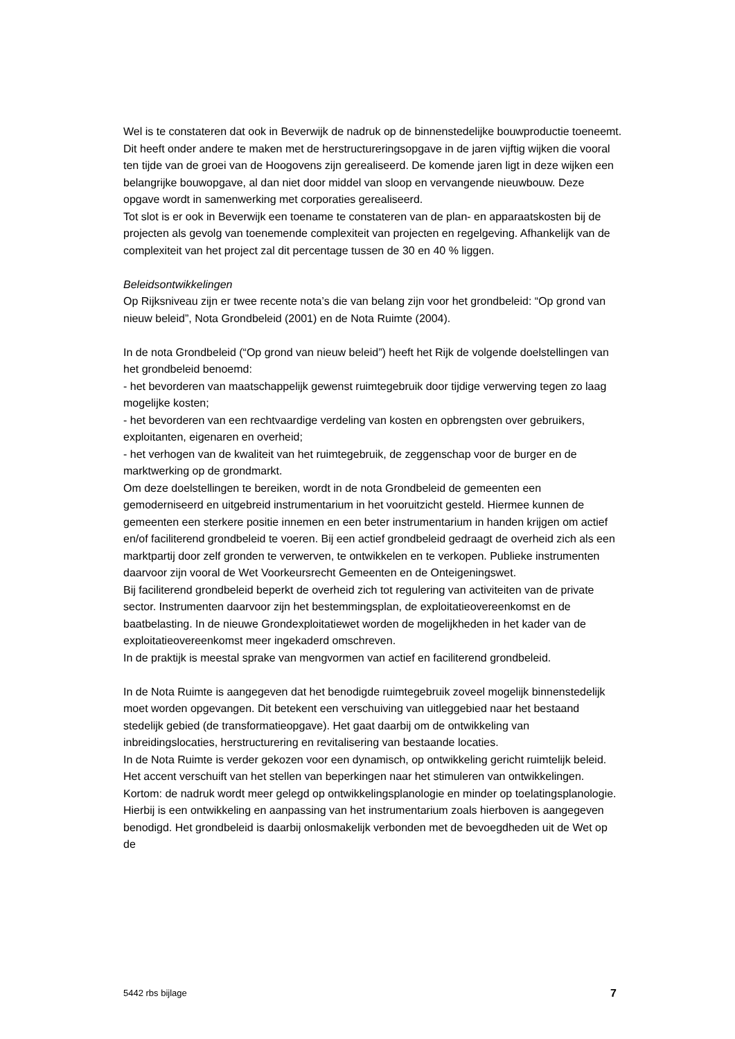Wel is te constateren dat ook in Beverwijk de nadruk op de binnenstedelijke bouwproductie toeneemt. Dit heeft onder andere te maken met de herstructureringsopgave in de jaren vijftig wijken die vooral ten tijde van de groei van de Hoogovens zijn gerealiseerd. De komende jaren ligt in deze wijken een belangrijke bouwopgave, al dan niet door middel van sloop en vervangende nieuwbouw. Deze opgave wordt in samenwerking met corporaties gerealiseerd.
Tot slot is er ook in Beverwijk een toename te constateren van de plan- en apparaatskosten bij de projecten als gevolg van toenemende complexiteit van projecten en regelgeving. Afhankelijk van de complexiteit van het project zal dit percentage tussen de 30 en 40 % liggen.
Beleidsontwikkelingen
Op Rijksniveau zijn er twee recente nota’s die van belang zijn voor het grondbeleid: “Op grond van nieuw beleid”, Nota Grondbeleid (2001) en de Nota Ruimte (2004).
In de nota Grondbeleid (“Op grond van nieuw beleid”) heeft het Rijk de volgende doelstellingen van het grondbeleid benoemd:
- het bevorderen van maatschappelijk gewenst ruimtegebruik door tijdige verwerving tegen zo laag mogelijke kosten;
- het bevorderen van een rechtvaardige verdeling van kosten en opbrengsten over gebruikers, exploitanten, eigenaren en overheid;
- het verhogen van de kwaliteit van het ruimtegebruik, de zeggenschap voor de burger en de marktwerking op de grondmarkt.
Om deze doelstellingen te bereiken, wordt in de nota Grondbeleid de gemeenten een gemoderniseerd en uitgebreid instrumentarium in het vooruitzicht gesteld. Hiermee kunnen de gemeenten een sterkere positie innemen en een beter instrumentarium in handen krijgen om actief en/of faciliterend grondbeleid te voeren. Bij een actief grondbeleid gedraagt de overheid zich als een marktpartij door zelf gronden te verwerven, te ontwikkelen en te verkopen. Publieke instrumenten daarvoor zijn vooral de Wet Voorkeursrecht Gemeenten en de Onteigeningswet.
Bij faciliterend grondbeleid beperkt de overheid zich tot regulering van activiteiten van de private sector. Instrumenten daarvoor zijn het bestemmingsplan, de exploitatieovereenkomst en de baatbelasting. In de nieuwe Grondexploitatiewet worden de mogelijkheden in het kader van de exploitatieovereenkomst meer ingekaderd omschreven.
In de praktijk is meestal sprake van mengvormen van actief en faciliterend grondbeleid.
In de Nota Ruimte is aangegeven dat het benodigde ruimtegebruik zoveel mogelijk binnenstedelijk moet worden opgevangen. Dit betekent een verschuiving van uitleggebied naar het bestaand stedelijk gebied (de transformatieopgave). Het gaat daarbij om de ontwikkeling van inbreidingslocaties, herstructurering en revitalisering van bestaande locaties.
In de Nota Ruimte is verder gekozen voor een dynamisch, op ontwikkeling gericht ruimtelijk beleid. Het accent verschuift van het stellen van beperkingen naar het stimuleren van ontwikkelingen. Kortom: de nadruk wordt meer gelegd op ontwikkelingsplanologie en minder op toelatingsplanologie. Hierbij is een ontwikkeling en aanpassing van het instrumentarium zoals hierboven is aangegeven benodigd. Het grondbeleid is daarbij onlosmakelijk verbonden met de bevoegdheden uit de Wet op de
5442 rbs bijlage 7